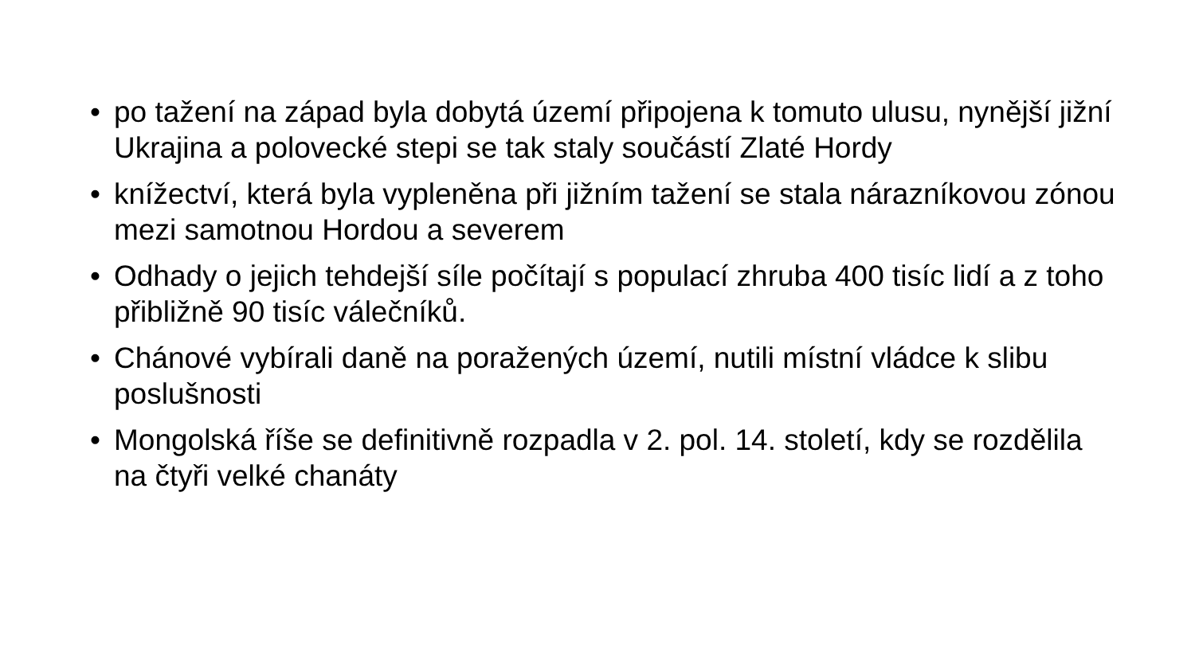• po tažení na západ byla dobytá území připojena k tomuto ulusu, nynější jižní Ukrajina a polovecké stepi se tak staly součástí Zlaté Hordy
• knížectví, která byla vypleněna při jižním tažení se stala nárazníkovou zónou mezi samotnou Hordou a severem
• Odhady o jejich tehdejší síle počítají s populací zhruba 400 tisíc lidí a z toho přibližně 90 tisíc válečníků.
• Chánové vybírali daně na poražených území, nutili místní vládce k slibu poslušnosti
• Mongolská říše se definitivně rozpadla v 2. pol. 14. století, kdy se rozdělila na čtyři velké chanáty